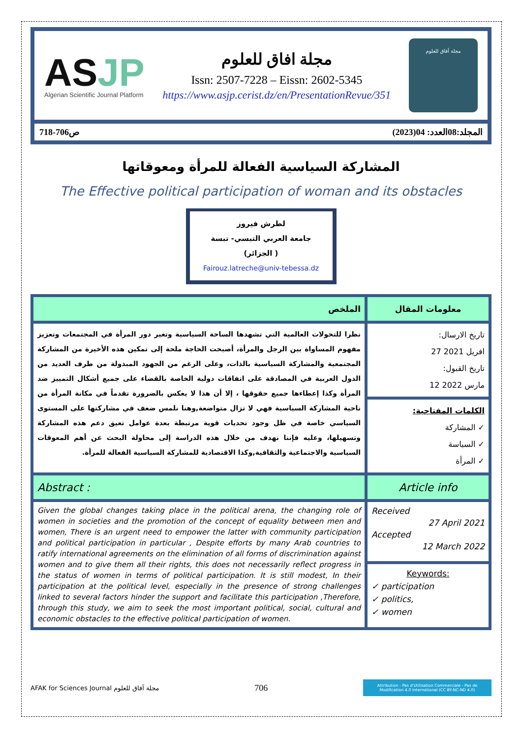ASJP
Algerian Scientific Journal Platform
مجلة افاق للعلوم
Issn: 2507-7228 – Eissn: 2602-5345
https://www.asjp.cerist.dz/en/PresentationRevue/351
مجلة أفاق للعلوم
المجلد:08العدد: 04(2023) ص706-718
المشاركة السياسية الفعالة للمرأة ومعوقاتها
The Effective political participation of woman and its obstacles
لطرش فيروز
جامعة العربي التبسي- تبسة
( الجزائر)
Fairouz.latreche@univ-tebessa.dz
| الملخص | معلومات المقال |
| --- | --- |
| نظرا للتحولات العالمية التي تشهدها الساحة السياسية وتغير دور المرأة في المجتمعات وتعزيز مفهوم المساواة بين الرجل والمرأة، أصبحت الحاجة ملحة إلى تمكين هذه الأخيرة من المشاركة المجتمعية والمشاركة السياسية بالذات، وعلى الرغم من الجهود المبذولة من طرف العديد من الدول العربية في المصادقة على اتفاقات دولية الخاصة بالقضاء على جميع أشكال التمييز ضد المرأة وكذا إعطاءها جميع حقوقها ، إلا أن هذا لا يعكس بالضرورة تقدماً في مكانة المرأة من ناحية المشاركة السياسية فهي لا تزال متواضعة,وهنا نلمس ضعف في مشاركتها على المستوى السياسي خاصة في ظل وجود تحديات قوية مرتبطة بعدة عوامل تعيق دعم هذه المشاركة وتسهيلها، وعليه فإننا نهدف من خلال هذه الدراسة إلى محاولة البحث عن أهم المعوقات السياسية والاجتماعية والثقافية,وكذا الاقتصادية للمشاركة السياسية الفعالة للمرأة. | تاريخ الارسال: 27 افريل 2021 تاريخ القبول: 12 مارس 2022 |
| | الكلمات المفتاحية: ✓ المشاركة ✓ السياسة ✓ المرأة |
| Abstract : | Article info |
| Given the global changes taking place in the political arena, the changing role of women in societies and the promotion of the concept of equality between men and women, There is an urgent need to empower the latter with community participation and political participation in particular , Despite efforts by many Arab countries to ratify international agreements on the elimination of all forms of discrimination against women and to give them all their rights, this does not necessarily reflect progress in the status of women in terms of political participation. It is still modest, In their participation at the political level, especially in the presence of strong challenges linked to several factors hinder the support and facilitate this participation ,Therefore, through this study, we aim to seek the most important political, social, cultural and economic obstacles to the effective political participation of women. | Received 27 April 2021 Accepted 12 March 2022 |
| | Keywords: ✓ participation ✓ politics, ✓ women |
AFAK for Sciences Journal مجلة آفاق للعلوم 706
Attribution - Pas d'Utilisation Commerciale - Pas de Modification 4.0 International (CC BY-NC-ND 4.0)